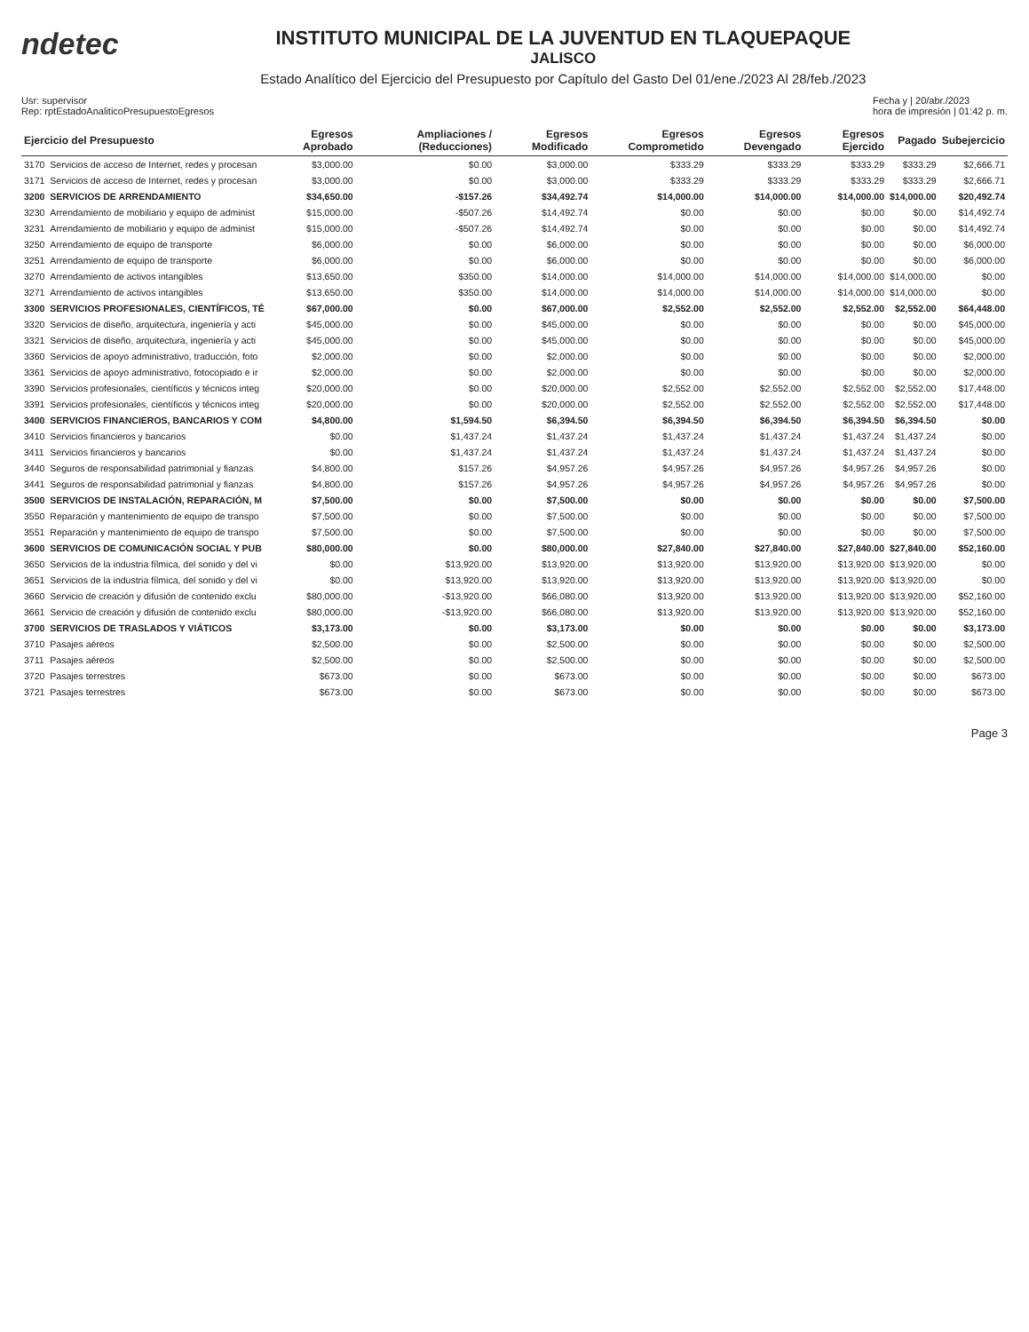ndetec
INSTITUTO MUNICIPAL DE LA JUVENTUD EN TLAQUEPAQUE
JALISCO
Estado Analítico del Ejercicio del Presupuesto por Capítulo del Gasto Del 01/ene./2023 Al 28/feb./2023
Usr: supervisor
Rep: rptEstadoAnaliticoPresupuestoEgresos
Fecha y | 20/abr./2023
hora de impresión | 01:42 p. m.
| Ejercicio del Presupuesto | | Egresos Aprobado | Ampliaciones / (Reducciones) | Egresos Modificado | Egresos Comprometido | Egresos Devengado | Egresos Ejercido | Pagado | Subejercicio |
| --- | --- | --- | --- | --- | --- | --- | --- | --- | --- |
| 3170 | Servicios de acceso de Internet, redes y procesan | $3,000.00 | $0.00 | $3,000.00 | $333.29 | $333.29 | $333.29 | $333.29 | $2,666.71 |
| 3171 | Servicios de acceso de Internet, redes y procesan | $3,000.00 | $0.00 | $3,000.00 | $333.29 | $333.29 | $333.29 | $333.29 | $2,666.71 |
| 3200 | SERVICIOS DE ARRENDAMIENTO | $34,650.00 | -$157.26 | $34,492.74 | $14,000.00 | $14,000.00 | $14,000.00 | $14,000.00 | $20,492.74 |
| 3230 | Arrendamiento de mobiliario y equipo de administ | $15,000.00 | -$507.26 | $14,492.74 | $0.00 | $0.00 | $0.00 | $0.00 | $14,492.74 |
| 3231 | Arrendamiento de mobiliario y equipo de administ | $15,000.00 | -$507.26 | $14,492.74 | $0.00 | $0.00 | $0.00 | $0.00 | $14,492.74 |
| 3250 | Arrendamiento de equipo de transporte | $6,000.00 | $0.00 | $6,000.00 | $0.00 | $0.00 | $0.00 | $0.00 | $6,000.00 |
| 3251 | Arrendamiento de equipo de transporte | $6,000.00 | $0.00 | $6,000.00 | $0.00 | $0.00 | $0.00 | $0.00 | $6,000.00 |
| 3270 | Arrendamiento de activos intangibles | $13,650.00 | $350.00 | $14,000.00 | $14,000.00 | $14,000.00 | $14,000.00 | $14,000.00 | $0.00 |
| 3271 | Arrendamiento de activos intangibles | $13,650.00 | $350.00 | $14,000.00 | $14,000.00 | $14,000.00 | $14,000.00 | $14,000.00 | $0.00 |
| 3300 | SERVICIOS PROFESIONALES, CIENTÍFICOS, TÉ | $67,000.00 | $0.00 | $67,000.00 | $2,552.00 | $2,552.00 | $2,552.00 | $2,552.00 | $64,448.00 |
| 3320 | Servicios de diseño, arquitectura, ingeniería y acti | $45,000.00 | $0.00 | $45,000.00 | $0.00 | $0.00 | $0.00 | $0.00 | $45,000.00 |
| 3321 | Servicios de diseño, arquitectura, ingeniería y acti | $45,000.00 | $0.00 | $45,000.00 | $0.00 | $0.00 | $0.00 | $0.00 | $45,000.00 |
| 3360 | Servicios de apoyo administrativo, traducción, foto | $2,000.00 | $0.00 | $2,000.00 | $0.00 | $0.00 | $0.00 | $0.00 | $2,000.00 |
| 3361 | Servicios de apoyo administrativo, fotocopiado e ir | $2,000.00 | $0.00 | $2,000.00 | $0.00 | $0.00 | $0.00 | $0.00 | $2,000.00 |
| 3390 | Servicios profesionales, científicos y técnicos integ | $20,000.00 | $0.00 | $20,000.00 | $2,552.00 | $2,552.00 | $2,552.00 | $2,552.00 | $17,448.00 |
| 3391 | Servicios profesionales, científicos y técnicos integ | $20,000.00 | $0.00 | $20,000.00 | $2,552.00 | $2,552.00 | $2,552.00 | $2,552.00 | $17,448.00 |
| 3400 | SERVICIOS FINANCIEROS, BANCARIOS Y COM | $4,800.00 | $1,594.50 | $6,394.50 | $6,394.50 | $6,394.50 | $6,394.50 | $6,394.50 | $0.00 |
| 3410 | Servicios financieros y bancarios | $0.00 | $1,437.24 | $1,437.24 | $1,437.24 | $1,437.24 | $1,437.24 | $1,437.24 | $0.00 |
| 3411 | Servicios financieros y bancarios | $0.00 | $1,437.24 | $1,437.24 | $1,437.24 | $1,437.24 | $1,437.24 | $1,437.24 | $0.00 |
| 3440 | Seguros de responsabilidad patrimonial y fianzas | $4,800.00 | $157.26 | $4,957.26 | $4,957.26 | $4,957.26 | $4,957.26 | $4,957.26 | $0.00 |
| 3441 | Seguros de responsabilidad patrimonial y fianzas | $4,800.00 | $157.26 | $4,957.26 | $4,957.26 | $4,957.26 | $4,957.26 | $4,957.26 | $0.00 |
| 3500 | SERVICIOS DE INSTALACIÓN, REPARACIÓN, M | $7,500.00 | $0.00 | $7,500.00 | $0.00 | $0.00 | $0.00 | $0.00 | $7,500.00 |
| 3550 | Reparación y mantenimiento de equipo de transpo | $7,500.00 | $0.00 | $7,500.00 | $0.00 | $0.00 | $0.00 | $0.00 | $7,500.00 |
| 3551 | Reparación y mantenimiento de equipo de transpo | $7,500.00 | $0.00 | $7,500.00 | $0.00 | $0.00 | $0.00 | $0.00 | $7,500.00 |
| 3600 | SERVICIOS DE COMUNICACIÓN SOCIAL Y PUB | $80,000.00 | $0.00 | $80,000.00 | $27,840.00 | $27,840.00 | $27,840.00 | $27,840.00 | $52,160.00 |
| 3650 | Servicios de la industria fílmica, del sonido y del vi | $0.00 | $13,920.00 | $13,920.00 | $13,920.00 | $13,920.00 | $13,920.00 | $13,920.00 | $0.00 |
| 3651 | Servicios de la industria fílmica, del sonido y del vi | $0.00 | $13,920.00 | $13,920.00 | $13,920.00 | $13,920.00 | $13,920.00 | $13,920.00 | $0.00 |
| 3660 | Servicio de creación y difusión de contenido exclu | $80,000.00 | -$13,920.00 | $66,080.00 | $13,920.00 | $13,920.00 | $13,920.00 | $13,920.00 | $52,160.00 |
| 3661 | Servicio de creación y difusión de contenido exclu | $80,000.00 | -$13,920.00 | $66,080.00 | $13,920.00 | $13,920.00 | $13,920.00 | $13,920.00 | $52,160.00 |
| 3700 | SERVICIOS DE TRASLADOS Y VIÁTICOS | $3,173.00 | $0.00 | $3,173.00 | $0.00 | $0.00 | $0.00 | $0.00 | $3,173.00 |
| 3710 | Pasajes aéreos | $2,500.00 | $0.00 | $2,500.00 | $0.00 | $0.00 | $0.00 | $0.00 | $2,500.00 |
| 3711 | Pasajes aéreos | $2,500.00 | $0.00 | $2,500.00 | $0.00 | $0.00 | $0.00 | $0.00 | $2,500.00 |
| 3720 | Pasajes terrestres | $673.00 | $0.00 | $673.00 | $0.00 | $0.00 | $0.00 | $0.00 | $673.00 |
| 3721 | Pasajes terrestres | $673.00 | $0.00 | $673.00 | $0.00 | $0.00 | $0.00 | $0.00 | $673.00 |
Page 3